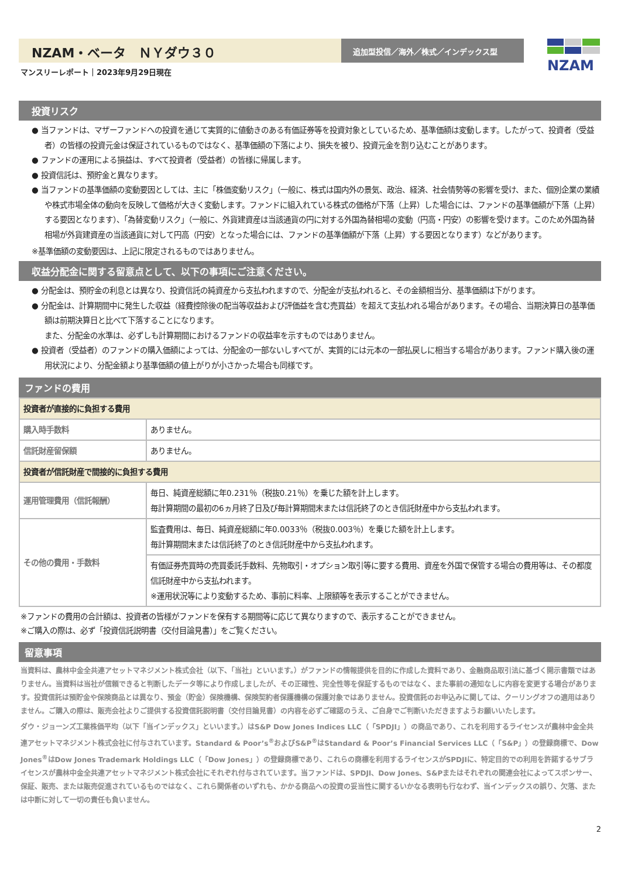NZAM・ベータ　ＮＹダウ３０
追加型投信／海外／株式／インデックス型
NZAM
マンスリーレポート｜2023年9月29日現在
投資リスク
● 当ファンドは、マザーファンドへの投資を通じて実質的に値動きのある有価証券等を投資対象としているため、基準価額は変動します。したがって、投資者（受益者）の皆様の投資元金は保証されているものではなく、基準価額の下落により、損失を被り、投資元金を割り込むことがあります。
● ファンドの運用による損益は、すべて投資者（受益者）の皆様に帰属します。
● 投資信託は、預貯金と異なります。
● 当ファンドの基準価額の変動要因としては、主に「株価変動リスク」（一般に、株式は国内外の景気、政治、経済、社会情勢等の影響を受け、また、個別企業の業績や株式市場全体の動向を反映して価格が大きく変動します。ファンドに組入れている株式の価格が下落（上昇）した場合には、ファンドの基準価額が下落（上昇）する要因となります）、「為替変動リスク」（一般に、外貨建資産は当該通貨の円に対する外国為替相場の変動（円高・円安）の影響を受けます。このため外国為替相場が外貨建資産の当該通貨に対して円高（円安）となった場合には、ファンドの基準価額が下落（上昇）する要因となります）などがあります。
※基準価額の変動要因は、上記に限定されるものではありません。
収益分配金に関する留意点として、以下の事項にご注意ください。
● 分配金は、預貯金の利息とは異なり、投資信託の純資産から支払われますので、分配金が支払われると、その金額相当分、基準価額は下がります。
● 分配金は、計算期間中に発生した収益（経費控除後の配当等収益および評価益を含む売買益）を超えて支払われる場合があります。その場合、当期決算日の基準価額は前期決算日と比べて下落することになります。
また、分配金の水準は、必ずしも計算期間におけるファンドの収益率を示すものではありません。
● 投資者（受益者）のファンドの購入価額によっては、分配金の一部ないしすべてが、実質的には元本の一部払戻しに相当する場合があります。ファンド購入後の運用状況により、分配金額より基準価額の値上がりが小さかった場合も同様です。
ファンドの費用
| 投資者が直接的に負担する費用 | |
| 購入時手数料 | ありません。 |
| 信託財産留保額 | ありません。 |
| 投資者が信託財産で間接的に負担する費用 | |
| 運用管理費用（信託報酬） | 毎日、純資産総額に年0.231％（税抜0.21％）を乗じた額を計上します。 毎計算期間の最初の6ヵ月終了日及び毎計算期間末または信託終了のとき信託財産中から支払われます。 |
| その他の費用・手数料 | 監査費用は、毎日、純資産総額に年0.0033％（税抜0.003％）を乗じた額を計上します。 毎計算期間末または信託終了のとき信託財産中から支払われます。 |
| | 有価証券売買時の売買委託手数料、先物取引・オプション取引等に要する費用、資産を外国で保管する場合の費用等は、その都度信託財産中から支払われます。 ※運用状況等により変動するため、事前に料率、上限額等を表示することができません。 |
※ファンドの費用の合計額は、投資者の皆様がファンドを保有する期間等に応じて異なりますので、表示することができません。
※ご購入の際は、必ず「投資信託説明書（交付目論見書）」をご覧ください。
留意事項
当資料は、農林中金全共連アセットマネジメント株式会社（以下、「当社」といいます。）がファンドの情報提供を目的に作成した資料であり、金融商品取引法に基づく開示書類ではありません。当資料は当社が信頼できると判断したデータ等により作成しましたが、その正確性、完全性等を保証するものではなく、また事前の通知なしに内容を変更する場合があります。投資信託は預貯金や保険商品とは異なり、預金（貯金）保険機構、保険契約者保護機構の保護対象ではありません。投資信託のお申込みに関しては、クーリングオフの適用はありません。ご購入の際は、販売会社よりご提供する投資信託説明書（交付目論見書）の内容を必ずご確認のうえ、ご自身でご判断いただきますようお願いいたします。
ダウ・ジョーンズ工業株価平均（以下「当インデックス」といいます。）はS&P Dow Jones Indices LLC（「SPDJI」）の商品であり、これを利用するライセンスが農林中金全共連アセットマネジメント株式会社に付与されています。Standard & Poor’s<sup>®</sup>およびS&P<sup>®</sup>はStandard & Poor’s Financial Services LLC（「S&P」）の登録商標で、Dow Jones<sup>®</sup>はDow Jones Trademark Holdings LLC（「Dow Jones」）の登録商標であり、これらの商標を利用するライセンスがSPDJIに、特定目的での利用を許諾するサブライセンスが農林中金全共連アセットマネジメント株式会社にそれぞれ付与されています。当ファンドは、SPDJI、Dow Jones、S&Pまたはそれぞれの関連会社によってスポンサー、保証、販売、または販売促進されているものではなく、これら関係者のいずれも、かかる商品への投資の妥当性に関するいかなる表明も行なわず、当インデックスの誤り、欠落、または中断に対して一切の責任も負いません。
2